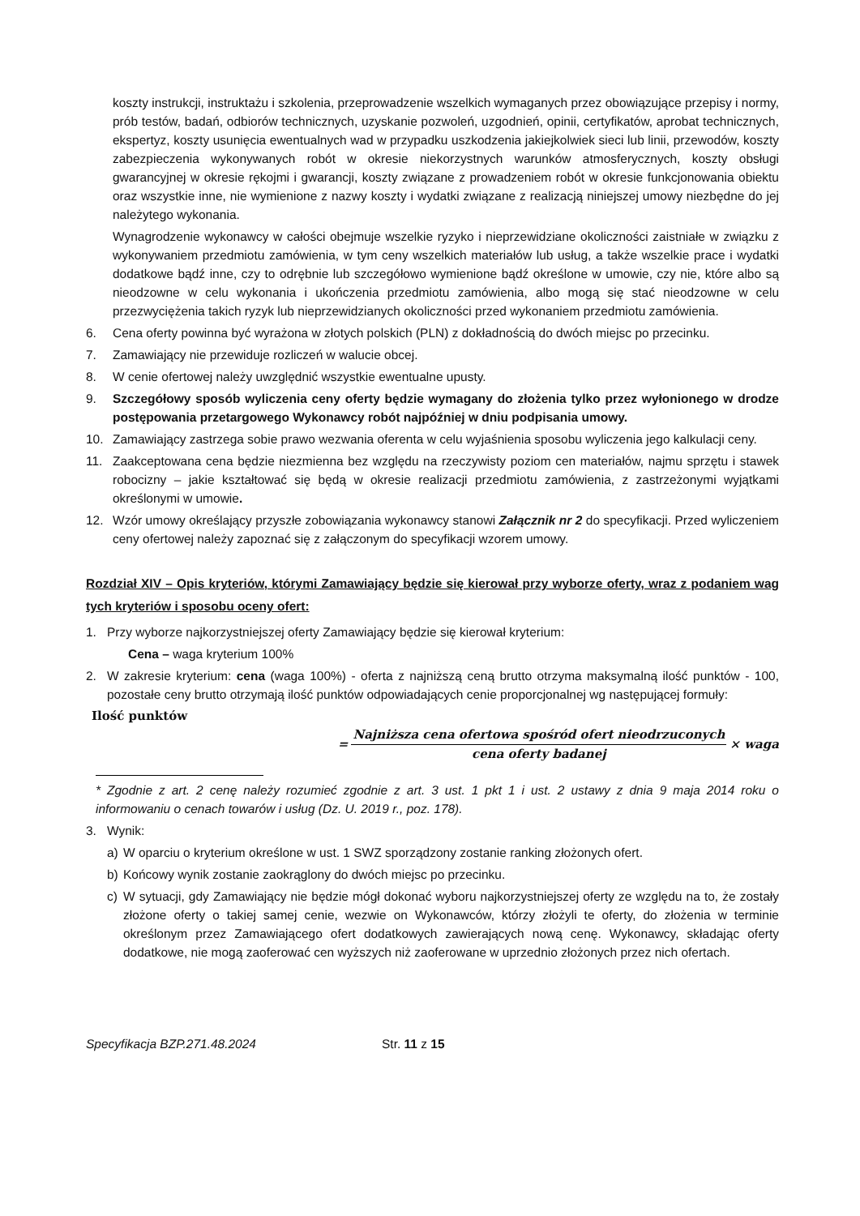koszty instrukcji, instruktażu i szkolenia, przeprowadzenie wszelkich wymaganych przez obowiązujące przepisy i normy, prób testów, badań, odbiorów technicznych, uzyskanie pozwoleń, uzgodnień, opinii, certyfikatów, aprobat technicznych, ekspertyz, koszty usunięcia ewentualnych wad w przypadku uszkodzenia jakiejkolwiek sieci lub linii, przewodów, koszty zabezpieczenia wykonywanych robót w okresie niekorzystnych warunków atmosferycznych, koszty obsługi gwarancyjnej w okresie rękojmi i gwarancji, koszty związane z prowadzeniem robót w okresie funkcjonowania obiektu oraz wszystkie inne, nie wymienione z nazwy koszty i wydatki związane z realizacją niniejszej umowy niezbędne do jej należytego wykonania.
Wynagrodzenie wykonawcy w całości obejmuje wszelkie ryzyko i nieprzewidziane okoliczności zaistniałe w związku z wykonywaniem przedmiotu zamówienia, w tym ceny wszelkich materiałów lub usług, a także wszelkie prace i wydatki dodatkowe bądź inne, czy to odrębnie lub szczegółowo wymienione bądź określone w umowie, czy nie, które albo są nieodzowne w celu wykonania i ukończenia przedmiotu zamówienia, albo mogą się stać nieodzowne w celu przezwyciężenia takich ryzyk lub nieprzewidzianych okoliczności przed wykonaniem przedmiotu zamówienia.
6. Cena oferty powinna być wyrażona w złotych polskich (PLN) z dokładnością do dwóch miejsc po przecinku.
7. Zamawiający nie przewiduje rozliczeń w walucie obcej.
8. W cenie ofertowej należy uwzględnić wszystkie ewentualne upusty.
9. Szczegółowy sposób wyliczenia ceny oferty będzie wymagany do złożenia tylko przez wyłonionego w drodze postępowania przetargowego Wykonawcy robót najpóźniej w dniu podpisania umowy.
10. Zamawiający zastrzega sobie prawo wezwania oferenta w celu wyjaśnienia sposobu wyliczenia jego kalkulacji ceny.
11. Zaakceptowana cena będzie niezmienna bez względu na rzeczywisty poziom cen materiałów, najmu sprzętu i stawek robocizny – jakie kształtować się będą w okresie realizacji przedmiotu zamówienia, z zastrzeżonymi wyjątkami określonymi w umowie.
12. Wzór umowy określający przyszłe zobowiązania wykonawcy stanowi Załącznik nr 2 do specyfikacji. Przed wyliczeniem ceny ofertowej należy zapoznać się z załączonym do specyfikacji wzorem umowy.
Rozdział XIV – Opis kryteriów, którymi Zamawiający będzie się kierował przy wyborze oferty, wraz z podaniem wag tych kryteriów i sposobu oceny ofert:
1. Przy wyborze najkorzystniejszej oferty Zamawiający będzie się kierował kryterium:
Cena – waga kryterium 100%
2. W zakresie kryterium: cena (waga 100%) - oferta z najniższą ceną brutto otrzyma maksymalną ilość punktów - 100, pozostałe ceny brutto otrzymają ilość punktów odpowiadających cenie proporcjonalnej wg następującej formuły:
Ilość punktów
=
Najniższa cena ofertowa spośród ofert nieodrzuconych
cena oferty badanej
× waga
* Zgodnie z art. 2 cenę należy rozumieć zgodnie z art. 3 ust. 1 pkt 1 i ust. 2 ustawy z dnia 9 maja 2014 roku o informowaniu o cenach towarów i usług (Dz. U. 2019 r., poz. 178).
3. Wynik:
a) W oparciu o kryterium określone w ust. 1 SWZ sporządzony zostanie ranking złożonych ofert.
b) Końcowy wynik zostanie zaokrąglony do dwóch miejsc po przecinku.
c) W sytuacji, gdy Zamawiający nie będzie mógł dokonać wyboru najkorzystniejszej oferty ze względu na to, że zostały złożone oferty o takiej samej cenie, wezwie on Wykonawców, którzy złożyli te oferty, do złożenia w terminie określonym przez Zamawiającego ofert dodatkowych zawierających nową cenę. Wykonawcy, składając oferty dodatkowe, nie mogą zaoferować cen wyższych niż zaoferowane w uprzednio złożonych przez nich ofertach.
Specyfikacja BZP.271.48.2024 Str. 11 z 15